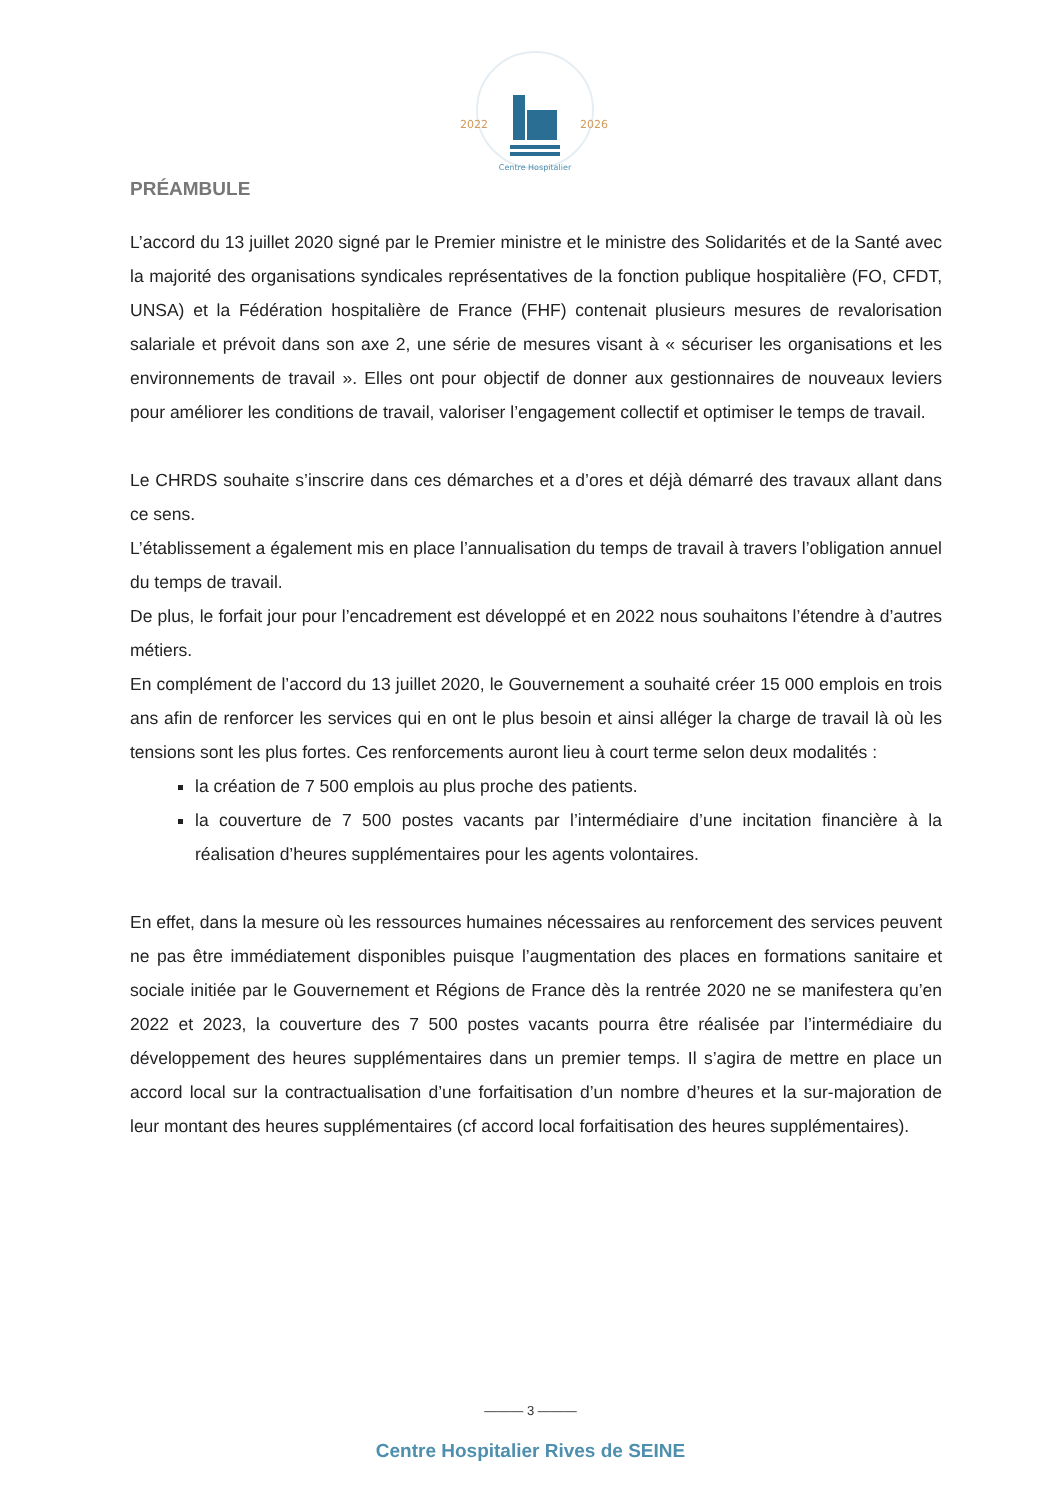2022
2026
Centre Hospitalier
PRÉAMBULE
L’accord du 13 juillet 2020 signé par le Premier ministre et le ministre des Solidarités et de la Santé avec la majorité des organisations syndicales représentatives de la fonction publique hospitalière (FO, CFDT, UNSA) et la Fédération hospitalière de France (FHF) contenait plusieurs mesures de revalorisation salariale et prévoit dans son axe 2, une série de mesures visant à « sécuriser les organisations et les environnements de travail ». Elles ont pour objectif de donner aux gestionnaires de nouveaux leviers pour améliorer les conditions de travail, valoriser l’engagement collectif et optimiser le temps de travail.
Le CHRDS souhaite s’inscrire dans ces démarches et a d’ores et déjà démarré des travaux allant dans ce sens.
L’établissement a également mis en place l’annualisation du temps de travail à travers l’obligation annuel du temps de travail.
De plus, le forfait jour pour l’encadrement est développé et en 2022 nous souhaitons l’étendre à d’autres métiers.
En complément de l’accord du 13 juillet 2020, le Gouvernement a souhaité créer 15 000 emplois en trois ans afin de renforcer les services qui en ont le plus besoin et ainsi alléger la charge de travail là où les tensions sont les plus fortes. Ces renforcements auront lieu à court terme selon deux modalités :
la création de 7 500 emplois au plus proche des patients.
la couverture de 7 500 postes vacants par l’intermédiaire d’une incitation financière à la réalisation d’heures supplémentaires pour les agents volontaires.
En effet, dans la mesure où les ressources humaines nécessaires au renforcement des services peuvent ne pas être immédiatement disponibles puisque l’augmentation des places en formations sanitaire et sociale initiée par le Gouvernement et Régions de France dès la rentrée 2020 ne se manifestera qu’en 2022 et 2023, la couverture des 7 500 postes vacants pourra être réalisée par l’intermédiaire du développement des heures supplémentaires dans un premier temps. Il s’agira de mettre en place un accord local sur la contractualisation d’une forfaitisation d’un nombre d’heures et la sur-majoration de leur montant des heures supplémentaires (cf accord local forfaitisation des heures supplémentaires).
——— 3 ———
Centre Hospitalier Rives de SEINE